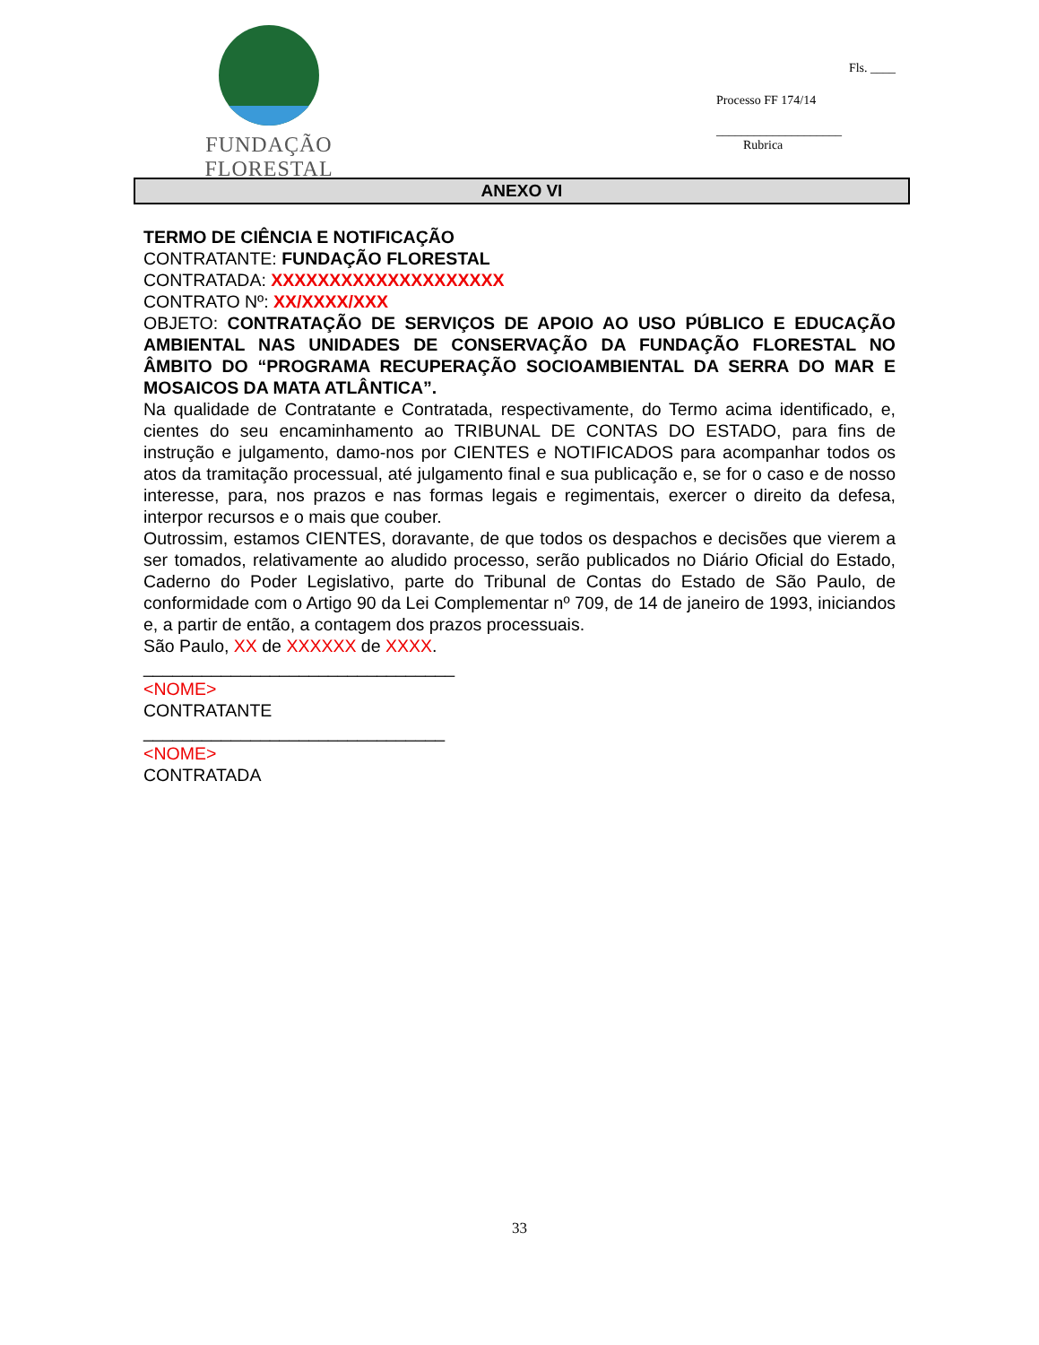FUNDAÇÃO FLORESTAL
Fls. ____
Processo FF 174/14
____________________
Rubrica
ANEXO VI
TERMO DE CIÊNCIA E NOTIFICAÇÃO
CONTRATANTE: FUNDAÇÃO FLORESTAL
CONTRATADA: XXXXXXXXXXXXXXXXXXXX
CONTRATO Nº: XX/XXXX/XXX
OBJETO: CONTRATAÇÃO DE SERVIÇOS DE APOIO AO USO PÚBLICO E EDUCAÇÃO AMBIENTAL NAS UNIDADES DE CONSERVAÇÃO DA FUNDAÇÃO FLORESTAL NO ÂMBITO DO “PROGRAMA RECUPERAÇÃO SOCIOAMBIENTAL DA SERRA DO MAR E MOSAICOS DA MATA ATLÂNTICA”.
Na qualidade de Contratante e Contratada, respectivamente, do Termo acima identificado, e, cientes do seu encaminhamento ao TRIBUNAL DE CONTAS DO ESTADO, para fins de instrução e julgamento, damo-nos por CIENTES e NOTIFICADOS para acompanhar todos os atos da tramitação processual, até julgamento final e sua publicação e, se for o caso e de nosso interesse, para, nos prazos e nas formas legais e regimentais, exercer o direito da defesa, interpor recursos e o mais que couber.
Outrossim, estamos CIENTES, doravante, de que todos os despachos e decisões que vierem a ser tomados, relativamente ao aludido processo, serão publicados no Diário Oficial do Estado, Caderno do Poder Legislativo, parte do Tribunal de Contas do Estado de São Paulo, de conformidade com o Artigo 90 da Lei Complementar nº 709, de 14 de janeiro de 1993, iniciandos e, a partir de então, a contagem dos prazos processuais.
São Paulo, XX de XXXXXX de XXXX.
________________________________
<NOME>
CONTRATANTE
_______________________________
<NOME>
CONTRATADA
33